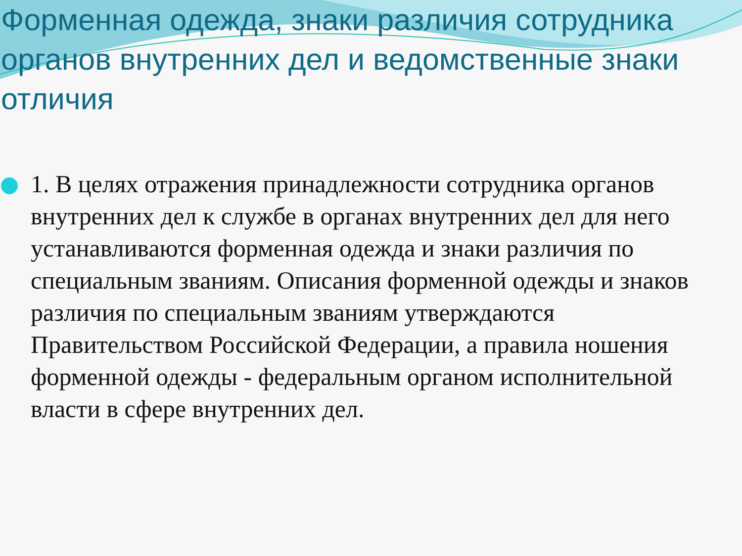Форменная одежда, знаки различия сотрудника органов внутренних дел и ведомственные знаки отличия
1. В целях отражения принадлежности сотрудника органов внутренних дел к службе в органах внутренних дел для него устанавливаются форменная одежда и знаки различия по специальным званиям. Описания форменной одежды и знаков различия по специальным званиям утверждаются Правительством Российской Федерации, а правила ношения форменной одежды - федеральным органом исполнительной власти в сфере внутренних дел.